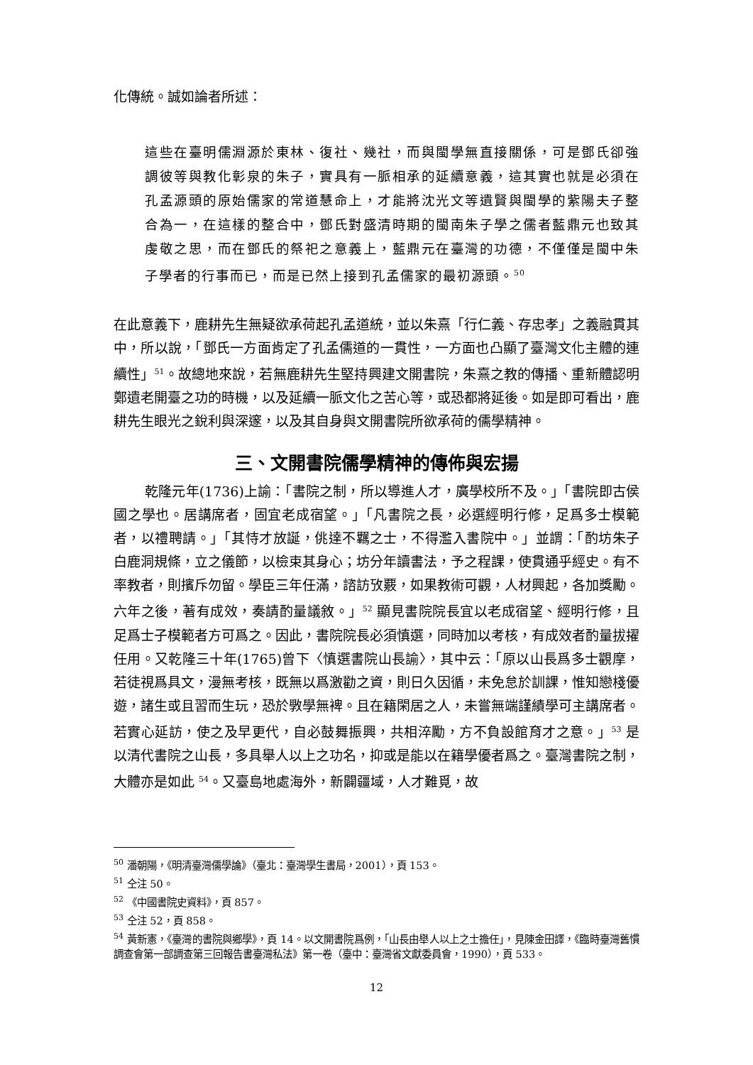化傳統。誠如論者所述：
這些在臺明儒淵源於東林、復社、幾社，而與閩學無直接關係，可是鄧氏卻強調彼等與教化彰泉的朱子，實具有一脈相承的延續意義，這其實也就是必須在孔孟源頭的原始儒家的常道慧命上，才能將沈光文等遺賢與閩學的紫陽夫子整合為一，在這樣的整合中，鄧氏對盛清時期的閩南朱子學之儒者藍鼎元也致其虔敬之思，而在鄧氏的祭祀之意義上，藍鼎元在臺灣的功德，不僅僅是閩中朱子學者的行事而已，而是已然上接到孔孟儒家的最初源頭。<sup>50</sup>
在此意義下，鹿耕先生無疑欲承荷起孔孟道統，並以朱熹「行仁義、存忠孝」之義融貫其中，所以說，「鄧氏一方面肯定了孔孟儒道的一貫性，一方面也凸顯了臺灣文化主體的連續性」<sup>51</sup>。故總地來說，若無鹿耕先生堅持興建文開書院，朱熹之教的傳播、重新體認明鄭遺老開臺之功的時機，以及延續一脈文化之苦心等，或恐都將延後。如是即可看出，鹿耕先生眼光之銳利與深邃，以及其自身與文開書院所欲承荷的儒學精神。
三、文開書院儒學精神的傳佈與宏揚
乾隆元年(1736)上諭：「書院之制，所以導進人才，廣學校所不及。」「書院即古侯國之學也。居講席者，固宜老成宿望。」「凡書院之長，必選經明行修，足爲多士模範者，以禮聘請。」「其恃才放誕，佻達不羈之士，不得濫入書院中。」並謂：「酌坊朱子白鹿洞規條，立之儀節，以檢束其身心；坊分年讀書法，予之程課，使貫通乎經史。有不率教者，則擯斥勿留。學臣三年任滿，諮訪攷覈，如果教術可觀，人材興起，各加獎勵。六年之後，著有成效，奏請酌量議敘。」<sup>52</sup> 顯見書院院長宜以老成宿望、經明行修，且足爲士子模範者方可爲之。因此，書院院長必須慎選，同時加以考核，有成效者酌量拔擢任用。又乾隆三十年(1765)曾下〈慎選書院山長諭〉，其中云：「原以山長爲多士觀摩，若徒視爲具文，漫無考核，既無以爲激勸之資，則日久因循，未免怠於訓課，惟知戀棧優遊，諸生或且習而生玩，恐於斆學無裨。且在籍閑居之人，未嘗無端謹績學可主講席者。若實心延訪，使之及早更代，自必鼓舞振興，共相淬勵，方不負設館育才之意。」<sup>53</sup> 是以清代書院之山長，多具舉人以上之功名，抑或是能以在籍學優者爲之。臺灣書院之制，大體亦是如此 <sup>54</sup>。又臺島地處海外，新闢疆域，人才難覓，故
<sup>50</sup> 潘朝陽，《明清臺灣儒學論》（臺北：臺灣學生書局，2001），頁 153。
<sup>51</sup> 仝注 50。
<sup>52</sup> 《中國書院史資料》，頁 857。
<sup>53</sup> 仝注 52，頁 858。
<sup>54</sup> 黃新憲，《臺灣的書院與鄉學》，頁 14。以文開書院爲例，「山長由舉人以上之士擔任」，見陳金田譯，《臨時臺灣舊慣調查會第一部調查第三回報告書臺灣私法》第一卷（臺中：臺灣省文獻委員會，1990），頁 533。
12